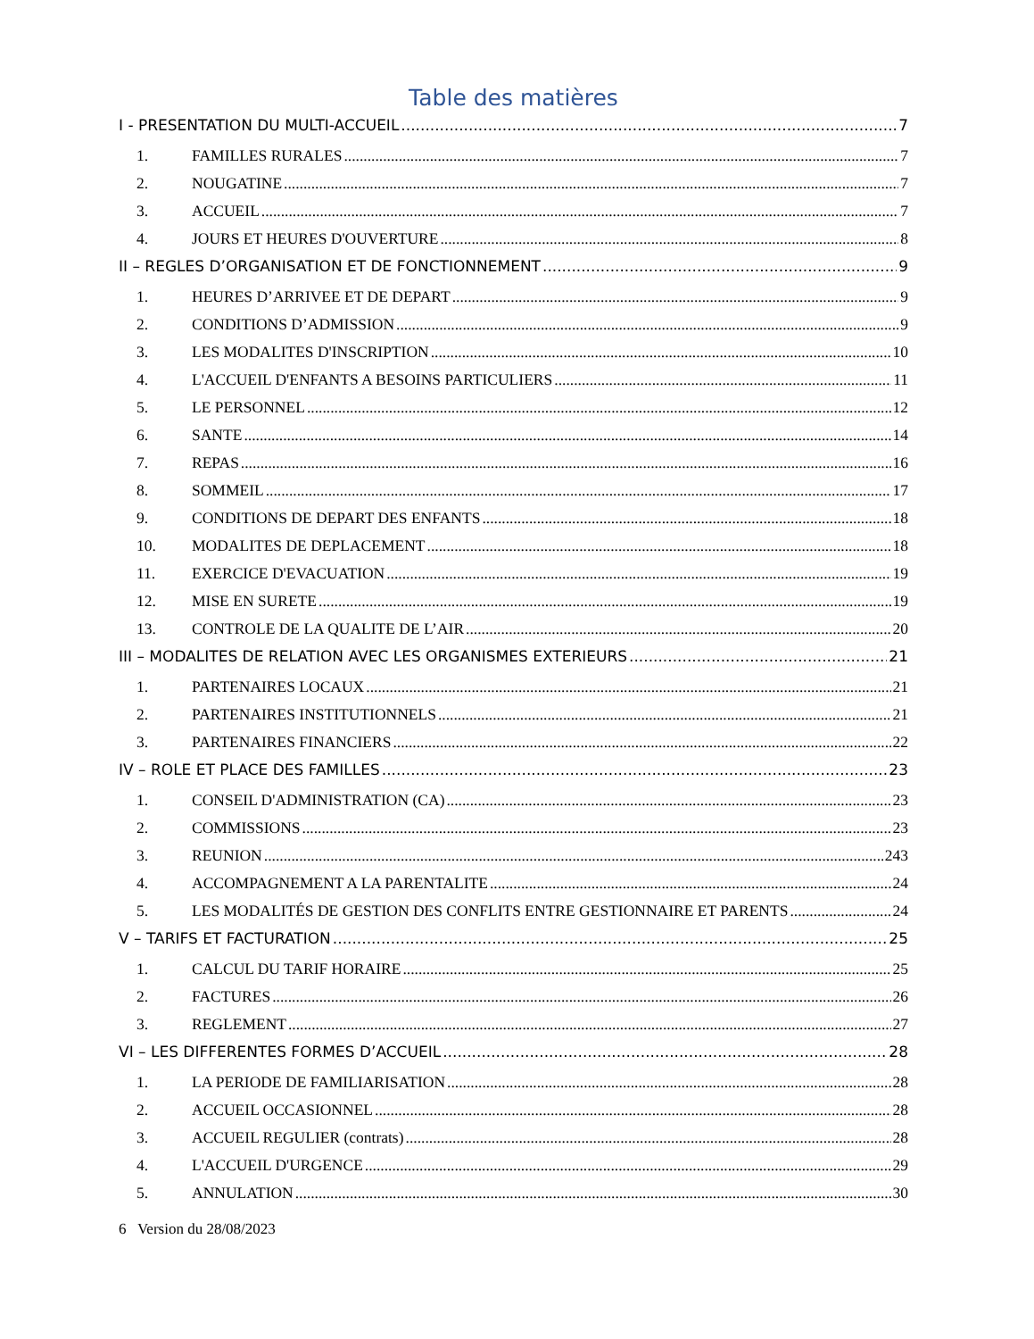Table des matières
I - PRESENTATION DU MULTI-ACCUEIL 7
1. FAMILLES RURALES 7
2. NOUGATINE 7
3. ACCUEIL 7
4. JOURS ET HEURES D'OUVERTURE 8
II – REGLES D’ORGANISATION ET DE FONCTIONNEMENT 9
1. HEURES D’ARRIVEE ET DE DEPART 9
2. CONDITIONS D’ADMISSION 9
3. LES MODALITES D'INSCRIPTION 10
4. L'ACCUEIL D'ENFANTS A BESOINS PARTICULIERS 11
5. LE PERSONNEL 12
6. SANTE 14
7. REPAS 16
8. SOMMEIL 17
9. CONDITIONS DE DEPART DES ENFANTS 18
10. MODALITES DE DEPLACEMENT 18
11. EXERCICE D'EVACUATION 19
12. MISE EN SURETE 19
13. CONTROLE DE LA QUALITE DE L’AIR 20
III – MODALITES DE RELATION AVEC LES ORGANISMES EXTERIEURS 21
1. PARTENAIRES LOCAUX 21
2. PARTENAIRES INSTITUTIONNELS 21
3. PARTENAIRES FINANCIERS 22
IV – ROLE ET PLACE DES FAMILLES 23
1. CONSEIL D'ADMINISTRATION (CA) 23
2. COMMISSIONS 23
3. REUNION 243
4. ACCOMPAGNEMENT A LA PARENTALITE 24
5. LES MODALITÉS DE GESTION DES CONFLITS ENTRE GESTIONNAIRE ET PARENTS 24
V – TARIFS ET FACTURATION 25
1. CALCUL DU TARIF HORAIRE 25
2. FACTURES 26
3. REGLEMENT 27
VI – LES DIFFERENTES FORMES D’ACCUEIL 28
1. LA PERIODE DE FAMILIARISATION 28
2. ACCUEIL OCCASIONNEL 28
3. ACCUEIL REGULIER (contrats) 28
4. L'ACCUEIL D'URGENCE 29
5. ANNULATION 30
6 Version du 28/08/2023